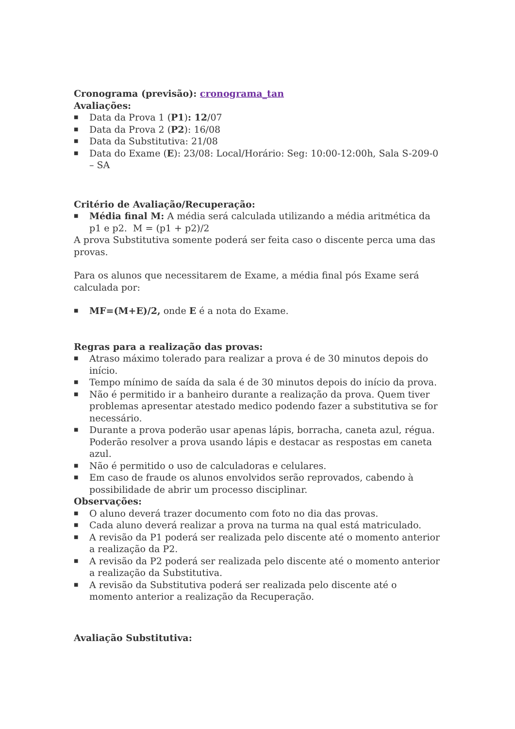Cronograma (previsão): cronograma_tan
Avaliações:
■ Data da Prova 1 (P1): 12/07
■ Data da Prova 2 (P2): 16/08
■ Data da Substitutiva: 21/08
■ Data do Exame (E): 23/08: Local/Horário: Seg: 10:00-12:00h, Sala S-209-0 – SA
Critério de Avaliação/Recuperação:
■ Média final M: A média será calculada utilizando a média aritmética da p1 e p2. M = (p1 + p2)/2
A prova Substitutiva somente poderá ser feita caso o discente perca uma das provas.
Para os alunos que necessitarem de Exame, a média final pós Exame será calculada por:
■ MF=(M+E)/2, onde E é a nota do Exame.
Regras para a realização das provas:
■ Atraso máximo tolerado para realizar a prova é de 30 minutos depois do início.
■ Tempo mínimo de saída da sala é de 30 minutos depois do início da prova.
■ Não é permitido ir a banheiro durante a realização da prova. Quem tiver problemas apresentar atestado medico podendo fazer a substitutiva se for necessário.
■ Durante a prova poderão usar apenas lápis, borracha, caneta azul, régua. Poderão resolver a prova usando lápis e destacar as respostas em caneta azul.
■ Não é permitido o uso de calculadoras e celulares.
■ Em caso de fraude os alunos envolvidos serão reprovados, cabendo à possibilidade de abrir um processo disciplinar.
Observações:
■ O aluno deverá trazer documento com foto no dia das provas.
■ Cada aluno deverá realizar a prova na turma na qual está matriculado.
■ A revisão da P1 poderá ser realizada pelo discente até o momento anterior a realização da P2.
■ A revisão da P2 poderá ser realizada pelo discente até o momento anterior a realização da Substitutiva.
■ A revisão da Substitutiva poderá ser realizada pelo discente até o momento anterior a realização da Recuperação.
Avaliação Substitutiva: